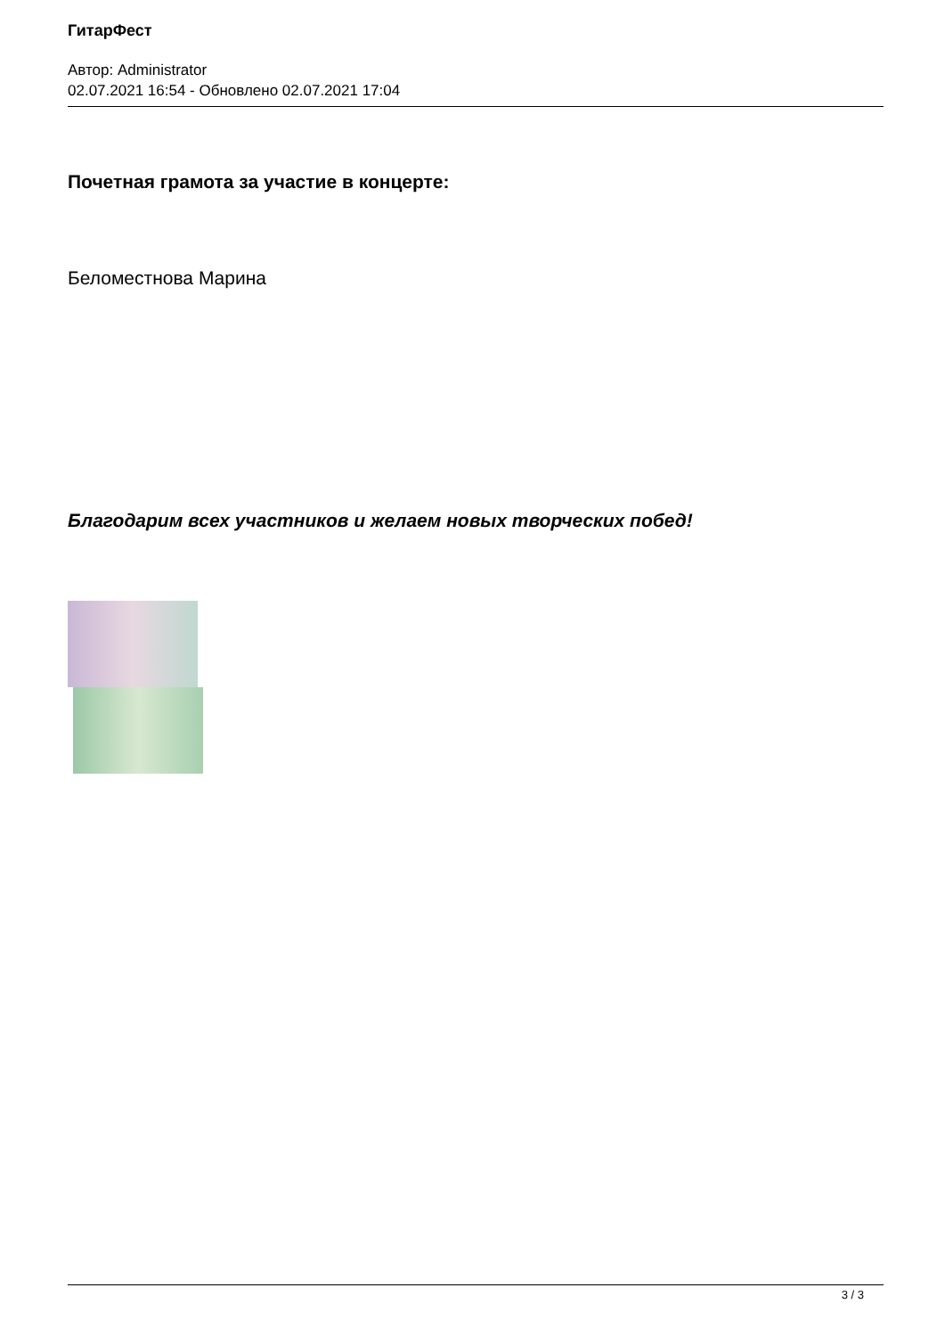ГитарФест
Автор: Administrator
02.07.2021 16:54 - Обновлено 02.07.2021 17:04
Почетная грамота за участие в концерте:
Беломестнова Марина
Благодарим всех участников и желаем новых творческих побед!
3 / 3